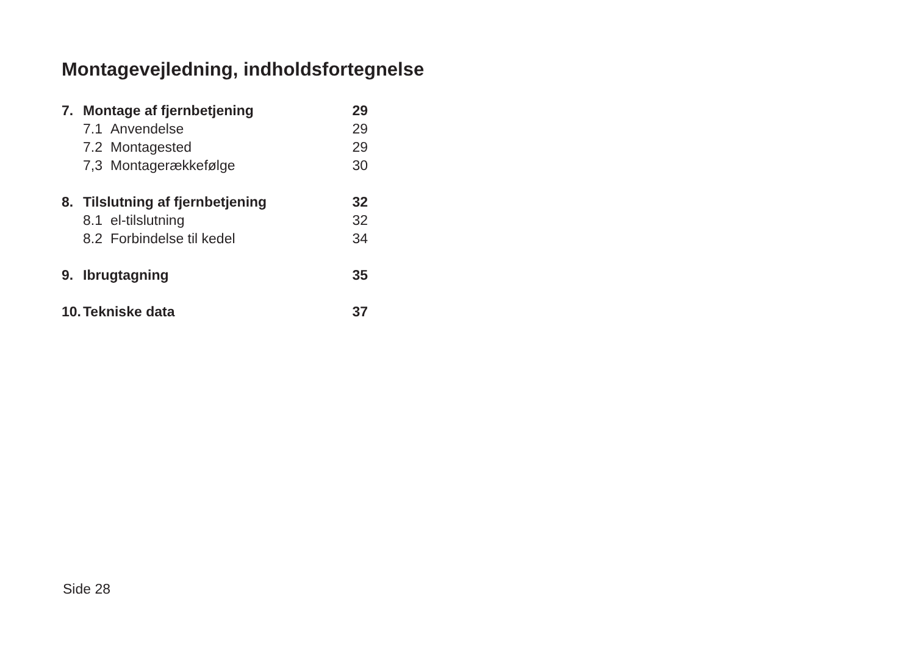Montagevejledning, indholdsfortegnelse
| 7. | Montage af fjernbetjening | | 29 |
| | 7.1 | Anvendelse | 29 |
| | 7.2 | Montagested | 29 |
| | 7,3 | Montagerækkefølge | 30 |
| 8. | Tilslutning af fjernbetjening | | 32 |
| | 8.1 | el-tilslutning | 32 |
| | 8.2 | Forbindelse til kedel | 34 |
| 9. | Ibrugtagning | | 35 |
| 10. | Tekniske data | | 37 |
Side 28